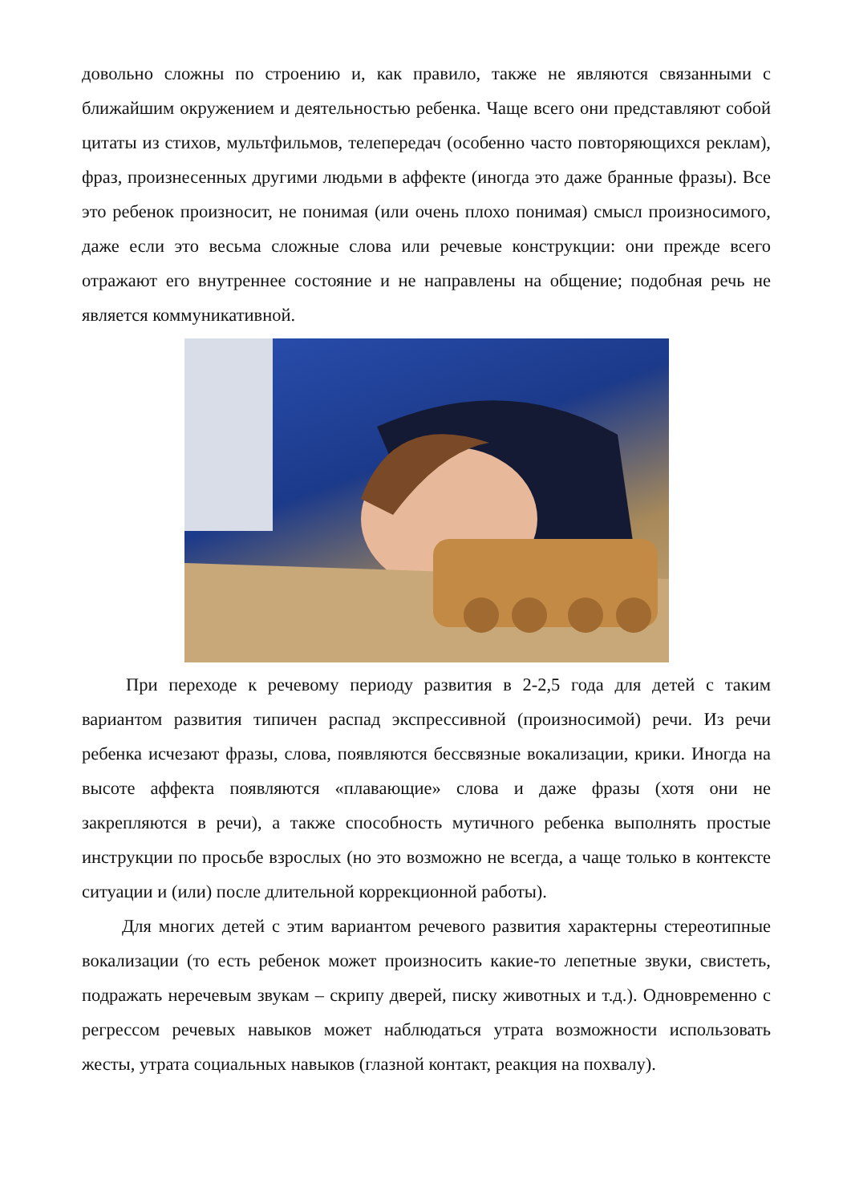довольно сложны по строению и, как правило, также не являются связанными с ближайшим окружением и деятельностью ребенка. Чаще всего они представляют собой цитаты из стихов, мультфильмов, телепередач (особенно часто повторяющихся реклам), фраз, произнесенных другими людьми в аффекте (иногда это даже бранные фразы). Все это ребенок произносит, не понимая (или очень плохо понимая) смысл произносимого, даже если это весьма сложные слова или речевые конструкции: они прежде всего отражают его внутреннее состояние и не направлены на общение; подобная речь не является коммуникативной.
При переходе к речевому периоду развития в 2-2,5 года для детей с таким вариантом развития типичен распад экспрессивной (произносимой) речи. Из речи ребенка исчезают фразы, слова, появляются бессвязные вокализации, крики. Иногда на высоте аффекта появляются «плавающие» слова и даже фразы (хотя они не закрепляются в речи), а также способность мутичного ребенка выполнять простые инструкции по просьбе взрослых (но это возможно не всегда, а чаще только в контексте ситуации и (или) после длительной коррекционной работы).
Для многих детей с этим вариантом речевого развития характерны стереотипные вокализации (то есть ребенок может произносить какие-то лепетные звуки, свистеть, подражать неречевым звукам – скрипу дверей, писку животных и т.д.). Одновременно с регрессом речевых навыков может наблюдаться утрата возможности использовать жесты, утрата социальных навыков (глазной контакт, реакция на похвалу).